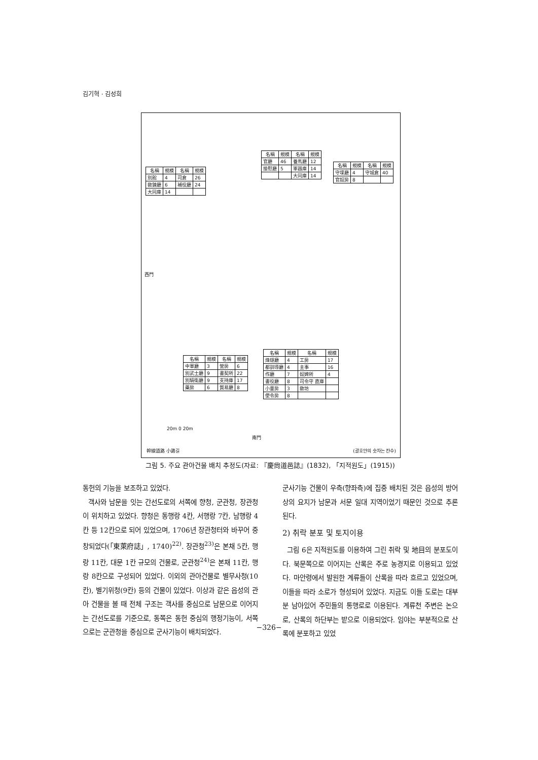김기혁 · 김성희
| 名稱 | 規模 | 名稱 | 規模 |
| --- | --- | --- | --- |
| 別館 | 4 | 司倉 | 26 |
| 敎鍊廳 | 6 | 補役廳 | 24 |
| 大同庫 | 14 | | |
| 名稱 | 規模 | 名稱 | 規模 |
| --- | --- | --- | --- |
| 官廳 | 46 | 養馬廳 | 12 |
| 接慰廳 | 5 | 軍器庫 | 14 |
| | | 大同庫 | 14 |
| 名稱 | 規模 | 名稱 | 規模 |
| --- | --- | --- | --- |
| 守堞廳 | 4 | 守城倉 | 40 |
| 官奴房 | 8 | | |
| 名稱 | 規模 | 名稱 | 規模 |
| --- | --- | --- | --- |
| 中軍廳 | 3 | 營房 | 6 |
| 別武士廳 | 9 | 書契所 | 22 |
| 別騎衛廳 | 9 | 支持庫 | 17 |
| 藥房 | 6 | 貿易廳 | 8 |
| 名稱 | 規模 | 名稱 | 規模 |
| --- | --- | --- | --- |
| 烽燧廳 | 4 | 工房 | 17 |
| 都訓導廳 | 4 | 主事 | 16 |
| 作廳 | 7 | 奴婢所 | 4 |
| 書役廳 | 8 | 司令守 直庫 | |
| 小童房 | 3 | 敎坊 | |
| 使令房 | 8 | | |
西門
南門
20m 0 20m
幹線道路 小路길 (괄호안의 숫자는 칸수)
그림 5. 주요 관아건물 배치 추정도(자료: 『慶尙道邑誌』(1832), 「지적원도」(1915))
동헌의 기능을 보조하고 있었다.
객사와 남문을 잇는 간선도로의 서쪽에 향청, 군관청, 장관청이 위치하고 있었다. 향청은 동행랑 4칸, 서행랑 7칸, 남행랑 4칸 등 12칸으로 되어 있었으며, 1706년 장관청터와 바꾸어 중창되었다(「東萊府誌」, 1740)<sup>22)</sup>. 장관청<sup>23)</sup>은 본채 5칸, 행랑 11칸, 대문 1칸 규모의 건물로, 군관청<sup>24)</sup>은 본채 11칸, 행랑 8칸으로 구성되어 있었다. 이외의 관아건물로 별무사청(10칸), 별기위청(9칸) 등의 건물이 있었다. 이상과 같은 읍성의 관아 건물을 볼 때 전체 구조는 객사를 중심으로 남문으로 이어지는 간선도로를 기준으로, 동쪽은 동헌 중심의 행정기능이, 서쪽으로는 군관청을 중심으로 군사기능이 배치되었다.
군사기능 건물이 우측(향좌측)에 집중 배치된 것은 읍성의 방어상의 요지가 남문과 서문 일대 지역이었기 때문인 것으로 추론된다.
2) 취락 분포 및 토지이용
그림 6은 지적원도를 이용하여 그린 취락 및 地目의 분포도이다. 북문쪽으로 이어지는 산록은 주로 농경지로 이용되고 있었다. 마안령에서 발원한 계류들이 산록을 따라 흐르고 있었으며, 이들을 따라 소로가 형성되어 있었다. 지금도 이들 도로는 대부분 남아있어 주민들의 통행로로 이용된다. 계류천 주변은 논으로, 산록의 하단부는 밭으로 이용되었다. 임야는 부분적으로 산록에 분포하고 있었
−326−